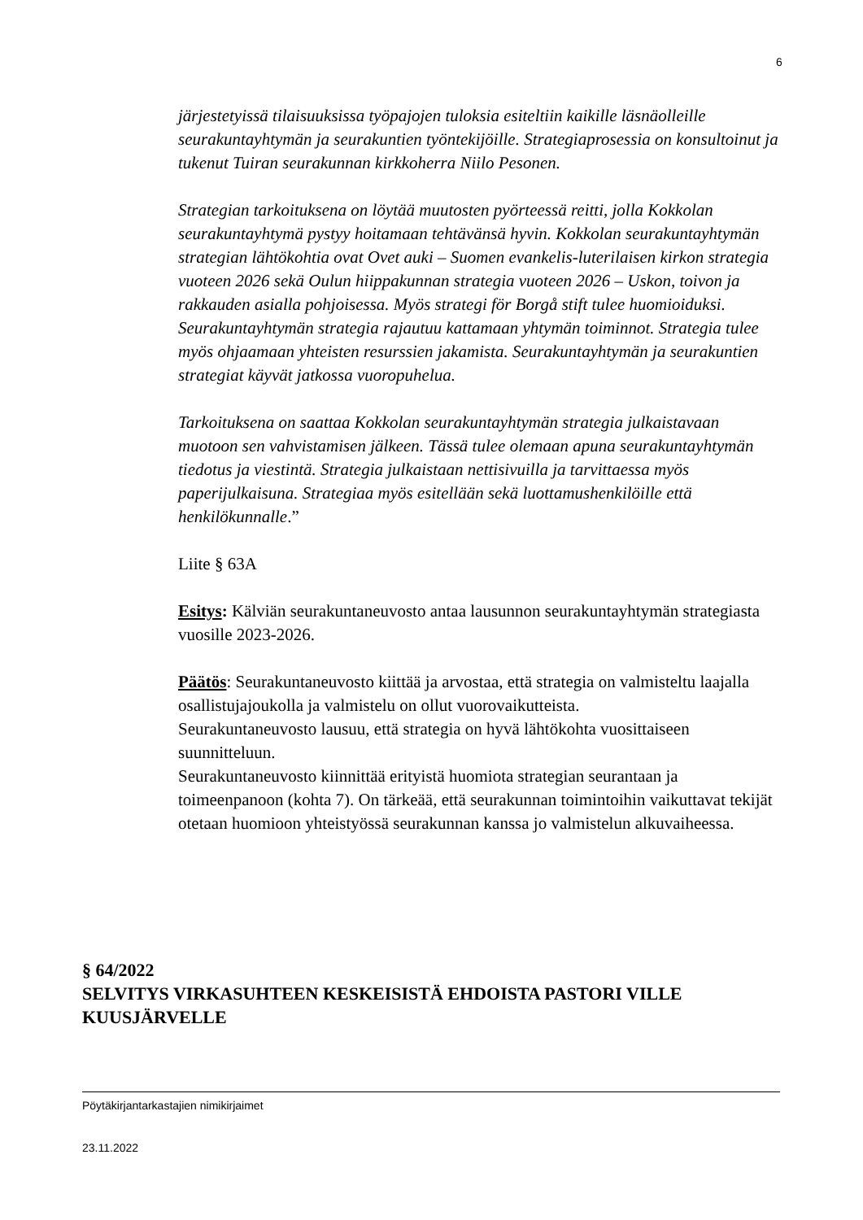6
järjestetyissä tilaisuuksissa työpajojen tuloksia esiteltiin kaikille läsnäolleille seurakuntayhtymän ja seurakuntien työntekijöille. Strategiaprosessia on konsultoinut ja tukenut Tuiran seurakunnan kirkkoherra Niilo Pesonen.
Strategian tarkoituksena on löytää muutosten pyörteessä reitti, jolla Kokkolan seurakuntayhtymä pystyy hoitamaan tehtävänsä hyvin. Kokkolan seurakuntayhtymän strategian lähtökohtia ovat Ovet auki – Suomen evankelis-luterilaisen kirkon strategia vuoteen 2026 sekä Oulun hiippakunnan strategia vuoteen 2026 – Uskon, toivon ja rakkauden asialla pohjoisessa. Myös strategi för Borgå stift tulee huomioiduksi. Seurakuntayhtymän strategia rajautuu kattamaan yhtymän toiminnot. Strategia tulee myös ohjaamaan yhteisten resurssien jakamista. Seurakuntayhtymän ja seurakuntien strategiat käyvät jatkossa vuoropuhelua.
Tarkoituksena on saattaa Kokkolan seurakuntayhtymän strategia julkaistavaan muotoon sen vahvistamisen jälkeen. Tässä tulee olemaan apuna seurakuntayhtymän tiedotus ja viestintä. Strategia julkaistaan nettisivuilla ja tarvittaessa myös paperijulkaisuna. Strategiaa myös esitellään sekä luottamushenkilöille että henkilökunnalle.”
Liite § 63A
Esitys: Kälviän seurakuntaneuvosto antaa lausunnon seurakuntayhtymän strategiasta vuosille 2023-2026.
Päätös: Seurakuntaneuvosto kiittää ja arvostaa, että strategia on valmisteltu laajalla osallistujajoukolla ja valmistelu on ollut vuorovaikutteista.
Seurakuntaneuvosto lausuu, että strategia on hyvä lähtökohta vuosittaiseen suunnitteluun.
Seurakuntaneuvosto kiinnittää erityistä huomiota strategian seurantaan ja toimeenpanoon (kohta 7). On tärkeää, että seurakunnan toimintoihin vaikuttavat tekijät otetaan huomioon yhteistyössä seurakunnan kanssa jo valmistelun alkuvaiheessa.
§ 64/2022
SELVITYS VIRKASUHTEEN KESKEISISTÄ EHDOISTA PASTORI VILLE KUUSJÄRVELLE
Pöytäkirjantarkastajien nimikirjaimet
23.11.2022